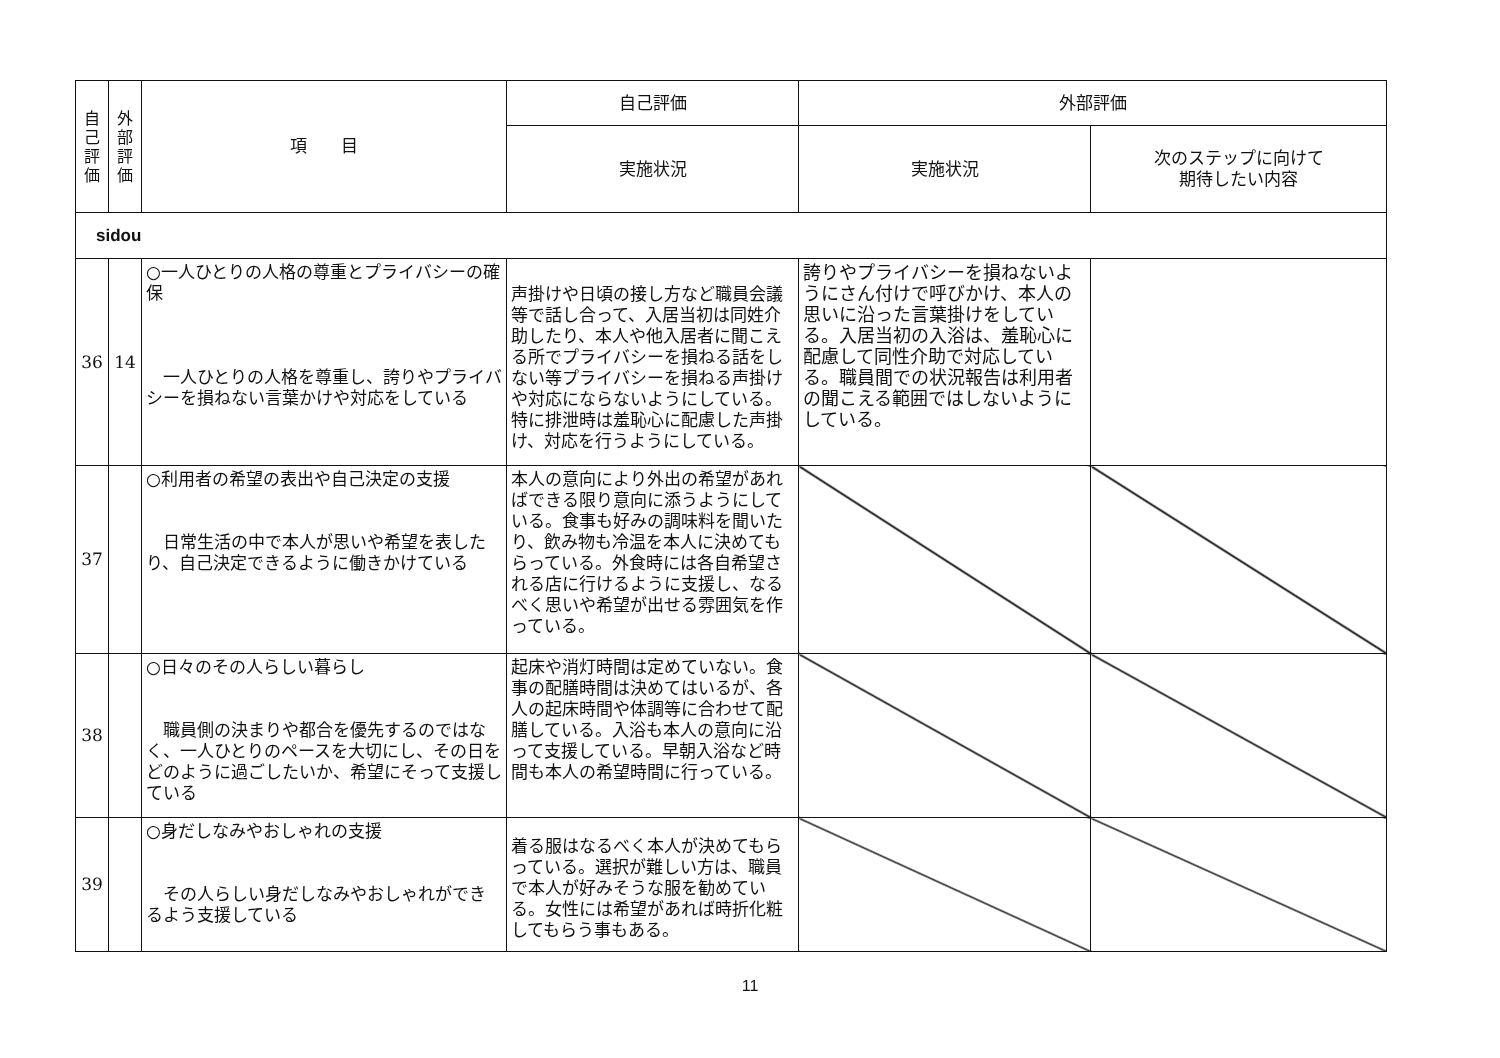| 自 己 評 価 | 外 部 評 価 | 項 目 | 自己評価 | 外部評価 | |
| --- | --- | --- | --- | --- | --- |
| | | | 実施状況 | 実施状況 | 次のステップに向けて 期待したい内容 |
| sidou | | | | | |
| 36 | 14 | ○一人ひとりの人格の尊重とプライバシーの確保 一人ひとりの人格を尊重し、誇りやプライバシーを損ねない言葉かけや対応をしている | 声掛けや日頃の接し方など職員会議等で話し合って、入居当初は同姓介助したり、本人や他入居者に聞こえる所でプライバシーを損ねる話をしない等プライバシーを損ねる声掛けや対応にならないようにしている。特に排泄時は羞恥心に配慮した声掛け、対応を行うようにしている。 | 誇りやプライバシーを損ねないようにさん付けで呼びかけ、本人の思いに沿った言葉掛けをしている。入居当初の入浴は、羞恥心に配慮して同性介助で対応している。職員間での状況報告は利用者の聞こえる範囲ではしないようにしている。 | |
| 37 | | ○利用者の希望の表出や自己決定の支援 日常生活の中で本人が思いや希望を表したり、自己決定できるように働きかけている | 本人の意向により外出の希望があればできる限り意向に添うようにしている。食事も好みの調味料を聞いたり、飲み物も冷温を本人に決めてもらっている。外食時には各自希望される店に行けるように支援し、なるべく思いや希望が出せる雰囲気を作っている。 | | |
| 38 | | ○日々のその人らしい暮らし 職員側の決まりや都合を優先するのではなく、一人ひとりのペースを大切にし、その日をどのように過ごしたいか、希望にそって支援している | 起床や消灯時間は定めていない。食事の配膳時間は決めてはいるが、各人の起床時間や体調等に合わせて配膳している。入浴も本人の意向に沿って支援している。早朝入浴など時間も本人の希望時間に行っている。 | | |
| 39 | | ○身だしなみやおしゃれの支援 その人らしい身だしなみやおしゃれができるよう支援している | 着る服はなるべく本人が決めてもらっている。選択が難しい方は、職員で本人が好みそうな服を勧めている。女性には希望があれば時折化粧してもらう事もある。 | | |
11